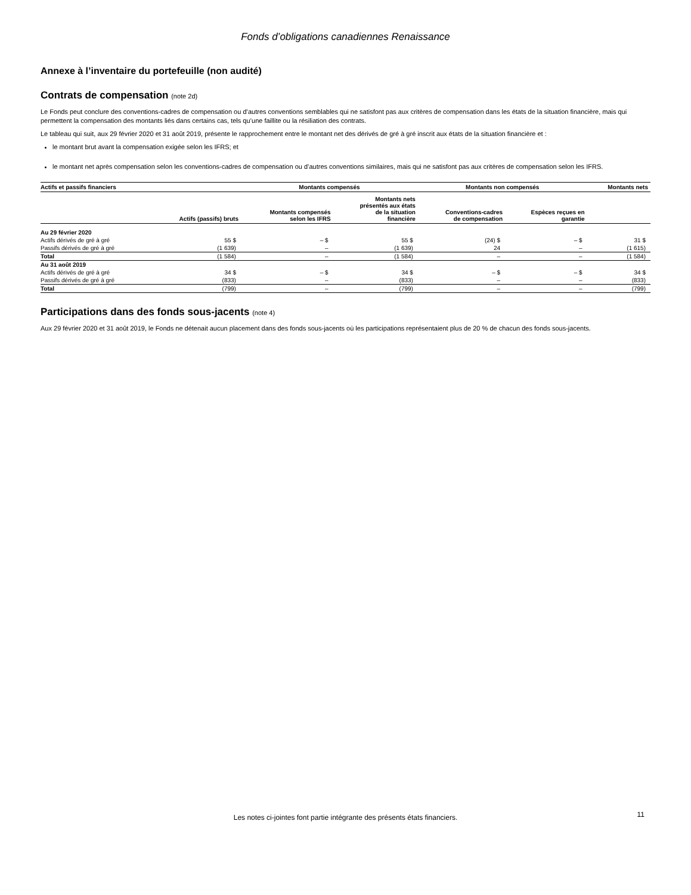Fonds d’obligations canadiennes Renaissance
Annexe à l’inventaire du portefeuille (non audité)
Contrats de compensation (note 2d)
Le Fonds peut conclure des conventions-cadres de compensation ou d’autres conventions semblables qui ne satisfont pas aux critères de compensation dans les états de la situation financière, mais qui permettent la compensation des montants liés dans certains cas, tels qu’une faillite ou la résiliation des contrats.
Le tableau qui suit, aux 29 février 2020 et 31 août 2019, présente le rapprochement entre le montant net des dérivés de gré à gré inscrit aux états de la situation financière et :
le montant brut avant la compensation exigée selon les IFRS; et
le montant net après compensation selon les conventions-cadres de compensation ou d’autres conventions similaires, mais qui ne satisfont pas aux critères de compensation selon les IFRS.
| Actifs et passifs financiers | | Montants compensés | | Montants non compensés | | Montants nets |
| --- | --- | --- | --- | --- | --- | --- |
| | Actifs (passifs) bruts | Montants compensés selon les IFRS | Montants nets présentés aux états de la situation financière | Conventions-cadres de compensation | Espèces reçues en garantie | |
| Au 29 février 2020 | | | | | | |
| Actifs dérivés de gré à gré | 55 $ | – $ | 55 $ | (24) $ | – $ | 31 $ |
| Passifs dérivés de gré à gré | (1 639) | – | (1 639) | 24 | – | (1 615) |
| Total | (1 584) | – | (1 584) | – | – | (1 584) |
| Au 31 août 2019 | | | | | | |
| Actifs dérivés de gré à gré | 34 $ | – $ | 34 $ | – $ | – $ | 34 $ |
| Passifs dérivés de gré à gré | (833) | – | (833) | – | – | (833) |
| Total | (799) | – | (799) | – | – | (799) |
Participations dans des fonds sous-jacents (note 4)
Aux 29 février 2020 et 31 août 2019, le Fonds ne détenait aucun placement dans des fonds sous-jacents où les participations représentaient plus de 20 % de chacun des fonds sous-jacents.
Les notes ci-jointes font partie intégrante des présents états financiers. 11